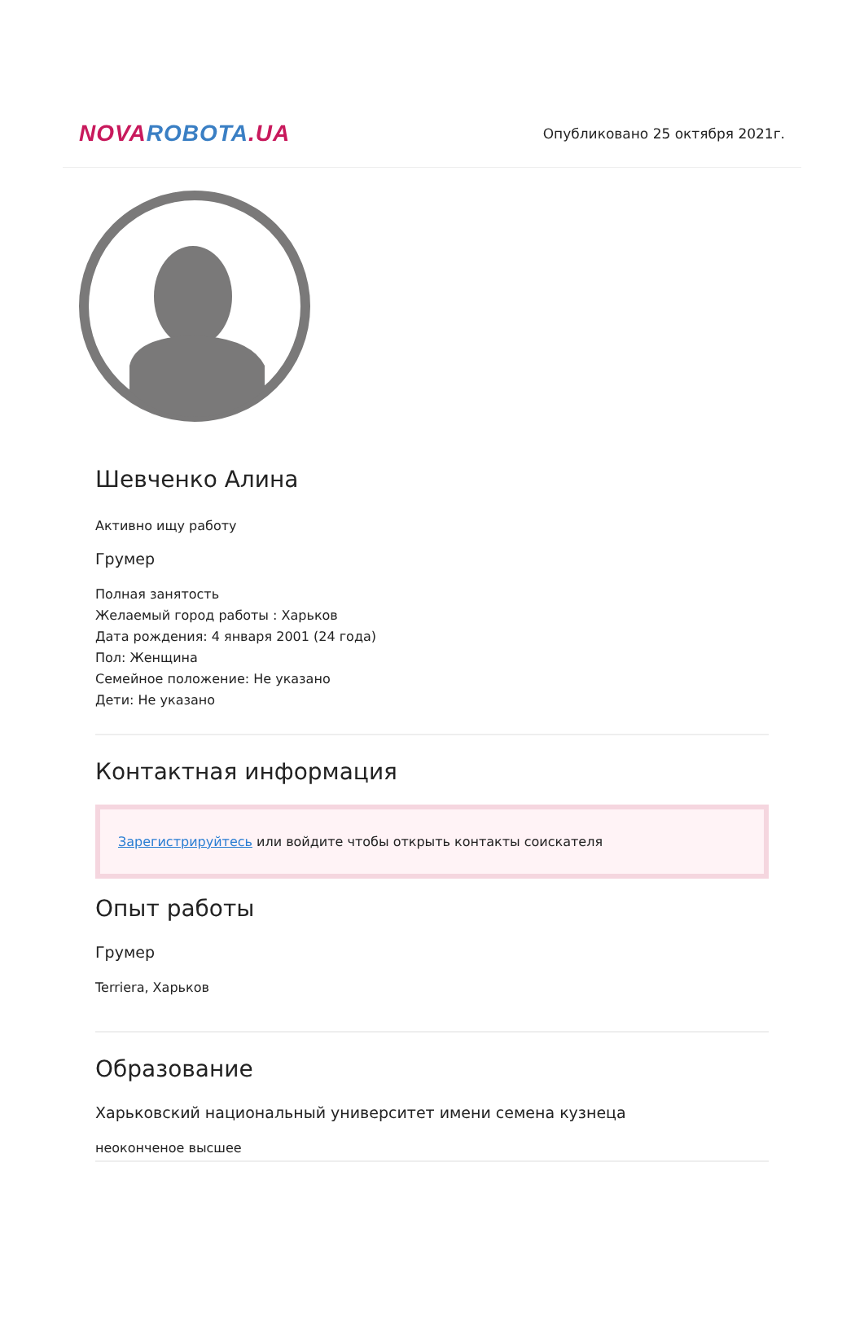NOVA ROBOTA.UA
Опубликовано 25 октября 2021г.
Шевченко Алина
Активно ищу работу
Грумер
Полная занятость
Желаемый город работы : Харьков
Дата рождения: 4 января 2001 (24 года)
Пол: Женщина
Семейное положение: Не указано
Дети: Не указано
Контактная информация
Зарегистрируйтесь или войдите чтобы открыть контакты соискателя
Опыт работы
Грумер
Terriera, Харьков
Образование
Харьковский национальный университет имени семена кузнеца
неоконченое высшее